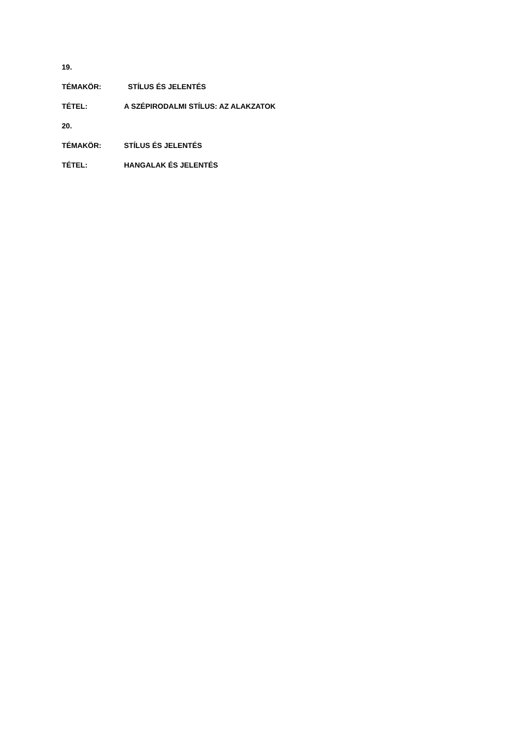19.
TÉMAKÖR: STÍLUS ÉS JELENTÉS
TÉTEL: A SZÉPIRODALMI STÍLUS: AZ ALAKZATOK
20.
TÉMAKÖR: STÍLUS ÉS JELENTÉS
TÉTEL: HANGALAK ÉS JELENTÉS